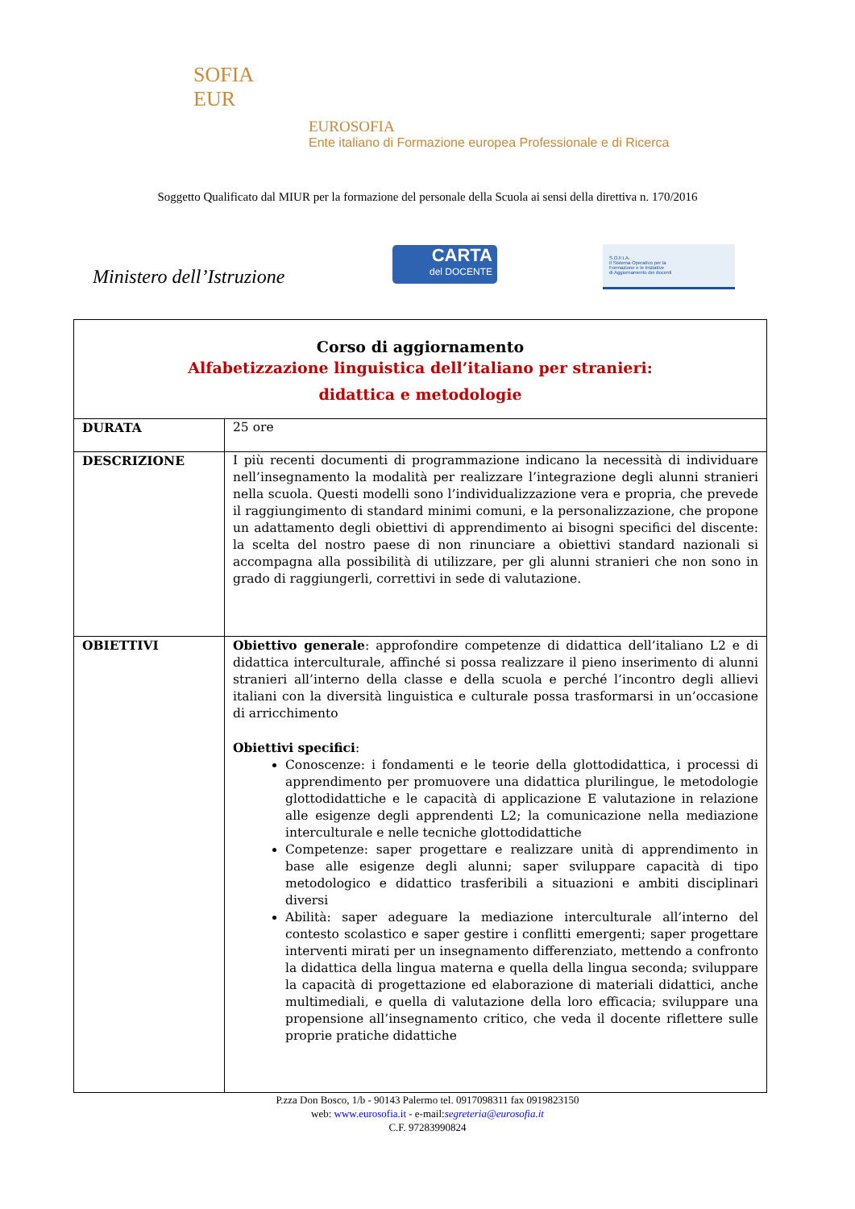SOFIA
EUR
EUROSOFIA
Ente italiano di Formazione europea Professionale e di Ricerca
Soggetto Qualificato dal MIUR per la formazione del personale della Scuola ai sensi della direttiva n. 170/2016
Ministero dell’Istruzione
CARTA
del DOCENTE
S.O.F.I.A.
Il Sistema Operativo per la
Formazione e le Iniziative
di Aggiornamento dei docenti
| Corso di aggiornamento Alfabetizzazione linguistica dell’italiano per stranieri: didattica e metodologie | |
| DURATA | 25 ore |
| DESCRIZIONE | I più recenti documenti di programmazione indicano la necessità di individuare nell’insegnamento la modalità per realizzare l’integrazione degli alunni stranieri nella scuola. Questi modelli sono l’individualizzazione vera e propria, che prevede il raggiungimento di standard minimi comuni, e la personalizzazione, che propone un adattamento degli obiettivi di apprendimento ai bisogni specifici del discente: la scelta del nostro paese di non rinunciare a obiettivi standard nazionali si accompagna alla possibilità di utilizzare, per gli alunni stranieri che non sono in grado di raggiungerli, correttivi in sede di valutazione. |
| OBIETTIVI | Obiettivo generale : approfondire competenze di didattica dell’italiano L2 e di didattica interculturale, affinché si possa realizzare il pieno inserimento di alunni stranieri all’interno della classe e della scuola e perché l’incontro degli allievi italiani con la diversità linguistica e culturale possa trasformarsi in un’occasione di arricchimento Obiettivi specifici : Conoscenze: i fondamenti e le teorie della glottodidattica, i processi di apprendimento per promuovere una didattica plurilingue, le metodologie glottodidattiche e le capacità di applicazione E valutazione in relazione alle esigenze degli apprendenti L2; la comunicazione nella mediazione interculturale e nelle tecniche glottodidattiche Competenze: saper progettare e realizzare unità di apprendimento in base alle esigenze degli alunni; saper sviluppare capacità di tipo metodologico e didattico trasferibili a situazioni e ambiti disciplinari diversi Abilità: saper adeguare la mediazione interculturale all’interno del contesto scolastico e saper gestire i conflitti emergenti; saper progettare interventi mirati per un insegnamento differenziato, mettendo a confronto la didattica della lingua materna e quella della lingua seconda; sviluppare la capacità di progettazione ed elaborazione di materiali didattici, anche multimediali, e quella di valutazione della loro efficacia; sviluppare una propensione all’insegnamento critico, che veda il docente riflettere sulle proprie pratiche didattiche |
P.zza Don Bosco, 1/b - 90143 Palermo tel. 0917098311 fax 0919823150
web: www.eurosofia.it - e-mail:segreteria@eurosofia.it
C.F. 97283990824